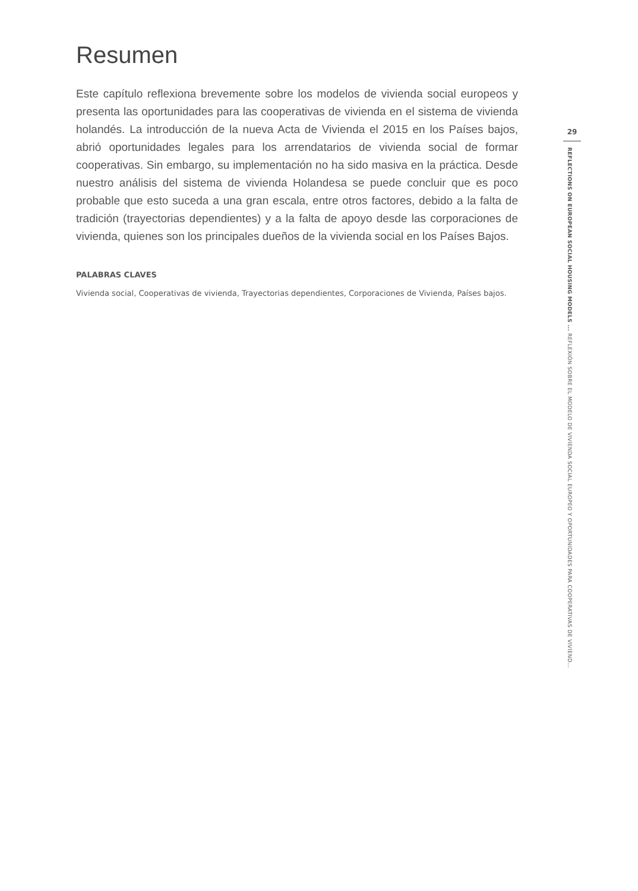Resumen
Este capítulo reflexiona brevemente sobre los modelos de vivienda social europeos y presenta las oportunidades para las cooperativas de vivienda en el sistema de vivienda holandés. La introducción de la nueva Acta de Vivienda el 2015 en los Países bajos, abrió oportunidades legales para los arrendatarios de vivienda social de formar cooperativas. Sin embargo, su implementación no ha sido masiva en la práctica. Desde nuestro análisis del sistema de vivienda Holandesa se puede concluir que es poco probable que esto suceda a una gran escala, entre otros factores, debido a la falta de tradición (trayectorias dependientes) y a la falta de apoyo desde las corporaciones de vivienda, quienes son los principales dueños de la vivienda social en los Países Bajos.
PALABRAS CLAVES
Vivienda social, Cooperativas de vivienda, Trayectorias dependientes, Corporaciones de Vivienda, Países bajos.
29
REFLECTIONS ON EUROPEAN SOCIAL HOUSING MODELS ... REFLEXIÓN SOBRE EL MODELO DE VIVIENDA SOCIAL EUROPEO Y OPORTUNIDADES PARA COOPERATIVAS DE VIVIEND...